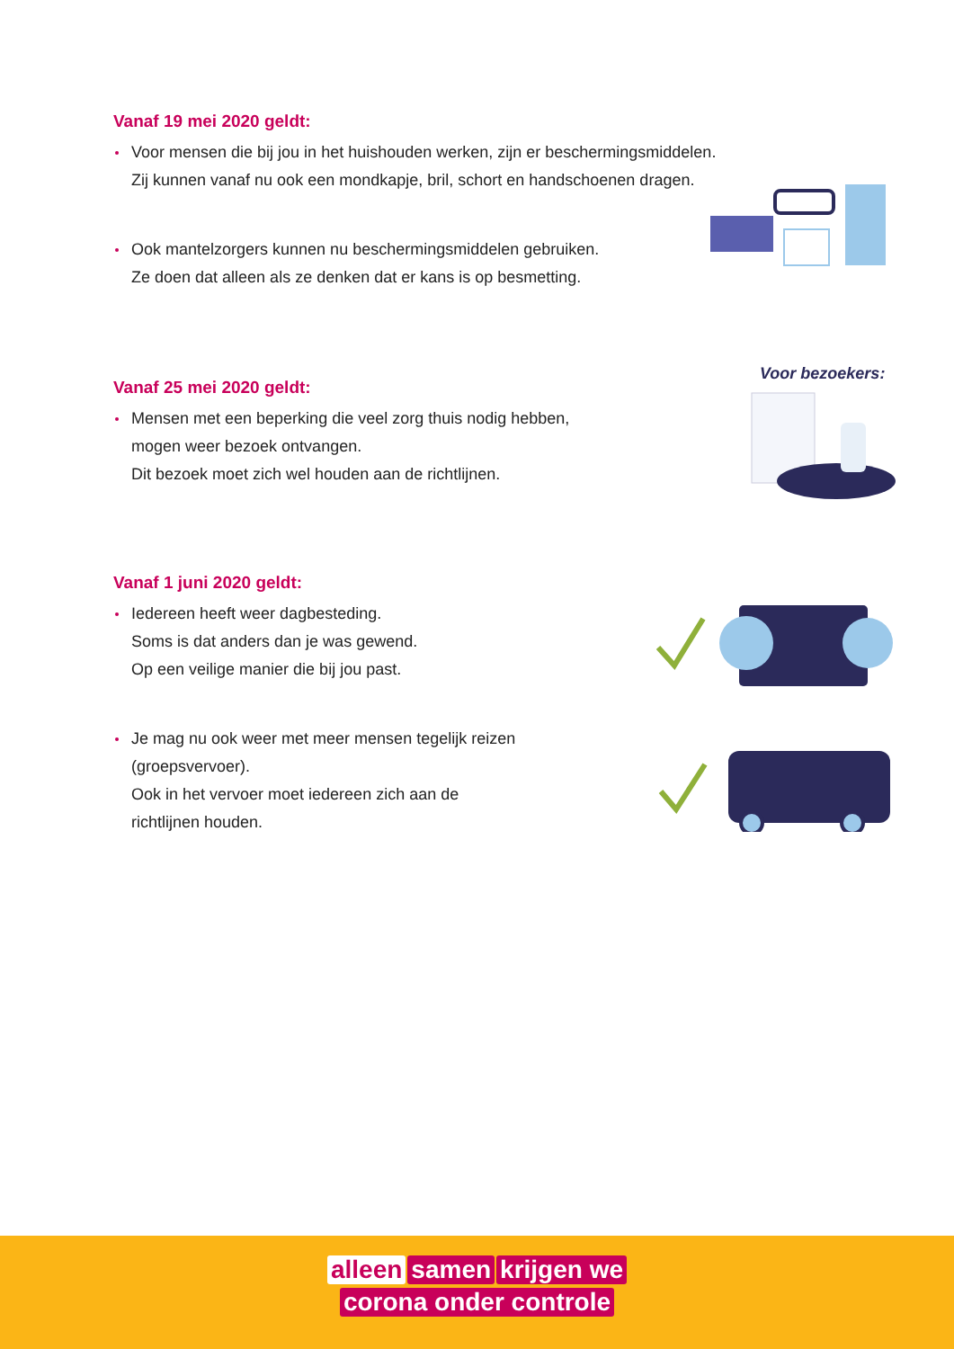Vanaf 19 mei 2020 geldt:
Voor mensen die bij jou in het huishouden werken, zijn er beschermingsmiddelen.
Zij kunnen vanaf nu ook een mondkapje, bril, schort en handschoenen dragen.
Ook mantelzorgers kunnen nu beschermingsmiddelen gebruiken.
Ze doen dat alleen als ze denken dat er kans is op besmetting.
Vanaf 25 mei 2020 geldt:
Mensen met een beperking die veel zorg thuis nodig hebben,
mogen weer bezoek ontvangen.
Dit bezoek moet zich wel houden aan de richtlijnen.
Voor bezoekers:
Vanaf 1 juni 2020 geldt:
Iedereen heeft weer dagbesteding.
Soms is dat anders dan je was gewend.
Op een veilige manier die bij jou past.
Je mag nu ook weer met meer mensen tegelijk reizen
(groepsvervoer).
Ook in het vervoer moet iedereen zich aan de
richtlijnen houden.
alleen samen krijgen we
corona onder controle